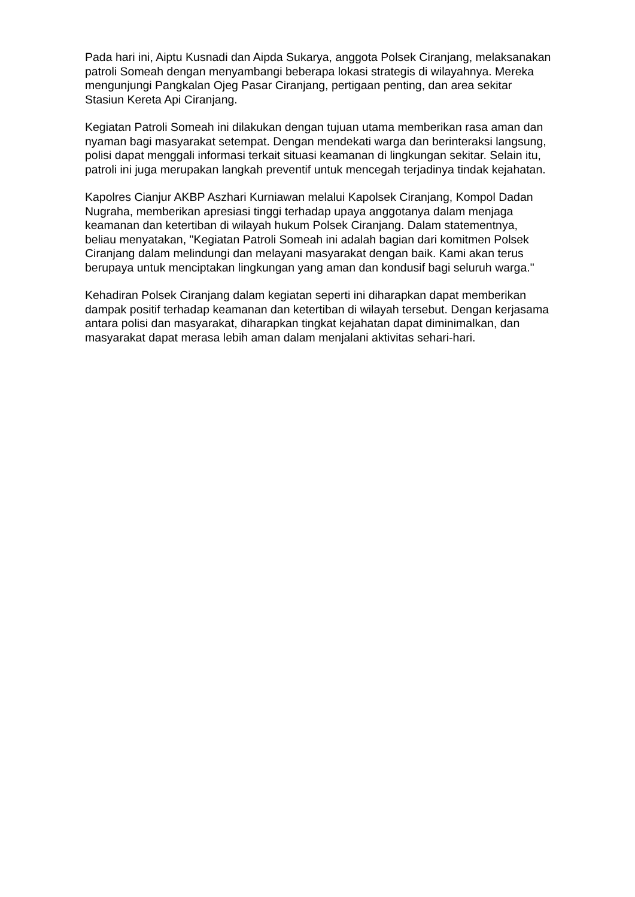Pada hari ini, Aiptu Kusnadi dan Aipda Sukarya, anggota Polsek Ciranjang, melaksanakan patroli Someah dengan menyambangi beberapa lokasi strategis di wilayahnya. Mereka mengunjungi Pangkalan Ojeg Pasar Ciranjang, pertigaan penting, dan area sekitar Stasiun Kereta Api Ciranjang.
Kegiatan Patroli Someah ini dilakukan dengan tujuan utama memberikan rasa aman dan nyaman bagi masyarakat setempat. Dengan mendekati warga dan berinteraksi langsung, polisi dapat menggali informasi terkait situasi keamanan di lingkungan sekitar. Selain itu, patroli ini juga merupakan langkah preventif untuk mencegah terjadinya tindak kejahatan.
Kapolres Cianjur AKBP Aszhari Kurniawan melalui Kapolsek Ciranjang, Kompol Dadan Nugraha, memberikan apresiasi tinggi terhadap upaya anggotanya dalam menjaga keamanan dan ketertiban di wilayah hukum Polsek Ciranjang. Dalam statementnya, beliau menyatakan, "Kegiatan Patroli Someah ini adalah bagian dari komitmen Polsek Ciranjang dalam melindungi dan melayani masyarakat dengan baik. Kami akan terus berupaya untuk menciptakan lingkungan yang aman dan kondusif bagi seluruh warga."
Kehadiran Polsek Ciranjang dalam kegiatan seperti ini diharapkan dapat memberikan dampak positif terhadap keamanan dan ketertiban di wilayah tersebut. Dengan kerjasama antara polisi dan masyarakat, diharapkan tingkat kejahatan dapat diminimalkan, dan masyarakat dapat merasa lebih aman dalam menjalani aktivitas sehari-hari.